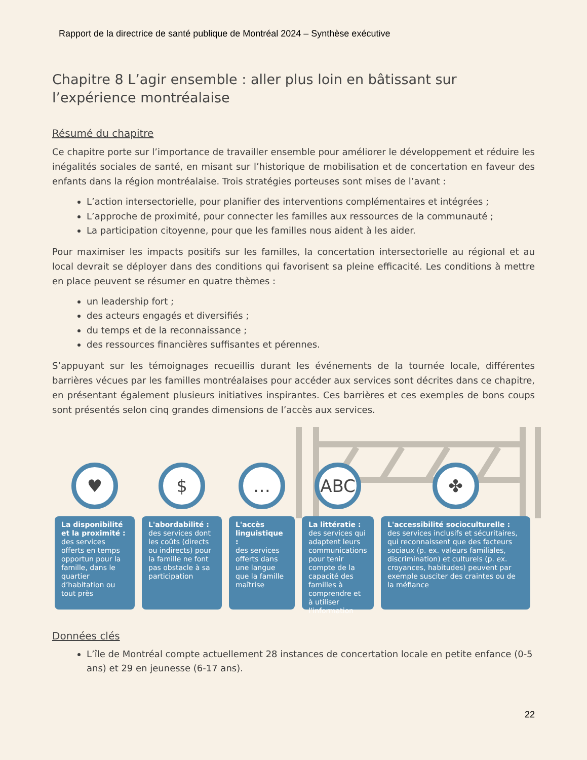Rapport de la directrice de santé publique de Montréal 2024 – Synthèse exécutive
Chapitre 8 L’agir ensemble : aller plus loin en bâtissant sur l’expérience montréalaise
Résumé du chapitre
Ce chapitre porte sur l’importance de travailler ensemble pour améliorer le développement et réduire les inégalités sociales de santé, en misant sur l’historique de mobilisation et de concertation en faveur des enfants dans la région montréalaise. Trois stratégies porteuses sont mises de l’avant :
L’action intersectorielle, pour planifier des interventions complémentaires et intégrées ;
L’approche de proximité, pour connecter les familles aux ressources de la communauté ;
La participation citoyenne, pour que les familles nous aident à les aider.
Pour maximiser les impacts positifs sur les familles, la concertation intersectorielle au régional et au local devrait se déployer dans des conditions qui favorisent sa pleine efficacité. Les conditions à mettre en place peuvent se résumer en quatre thèmes :
un leadership fort ;
des acteurs engagés et diversifiés ;
du temps et de la reconnaissance ;
des ressources financières suffisantes et pérennes.
S’appuyant sur les témoignages recueillis durant les événements de la tournée locale, différentes barrières vécues par les familles montréalaises pour accéder aux services sont décrites dans ce chapitre, en présentant également plusieurs initiatives inspirantes. Ces barrières et ces exemples de bons coups sont présentés selon cinq grandes dimensions de l’accès aux services.
♥
La disponibilité et la proximité :
des services offerts en temps opportun pour la famille, dans le quartier d’habitation ou tout près
$
L'abordabilité :
des services dont les coûts (directs ou indirects) pour la famille ne font pas obstacle à sa participation
…
L'accès linguistique :
des services offerts dans une langue que la famille maîtrise
ABC
La littératie :
des services qui adaptent leurs communications pour tenir compte de la capacité des familles à comprendre et à utiliser l’information
✤
L'accessibilité socioculturelle :
des services inclusifs et sécuritaires, qui reconnaissent que des facteurs sociaux (p. ex. valeurs familiales, discrimination) et culturels (p. ex. croyances, habitudes) peuvent par exemple susciter des craintes ou de la méfiance
Données clés
L’île de Montréal compte actuellement 28 instances de concertation locale en petite enfance (0-5 ans) et 29 en jeunesse (6-17 ans).
22